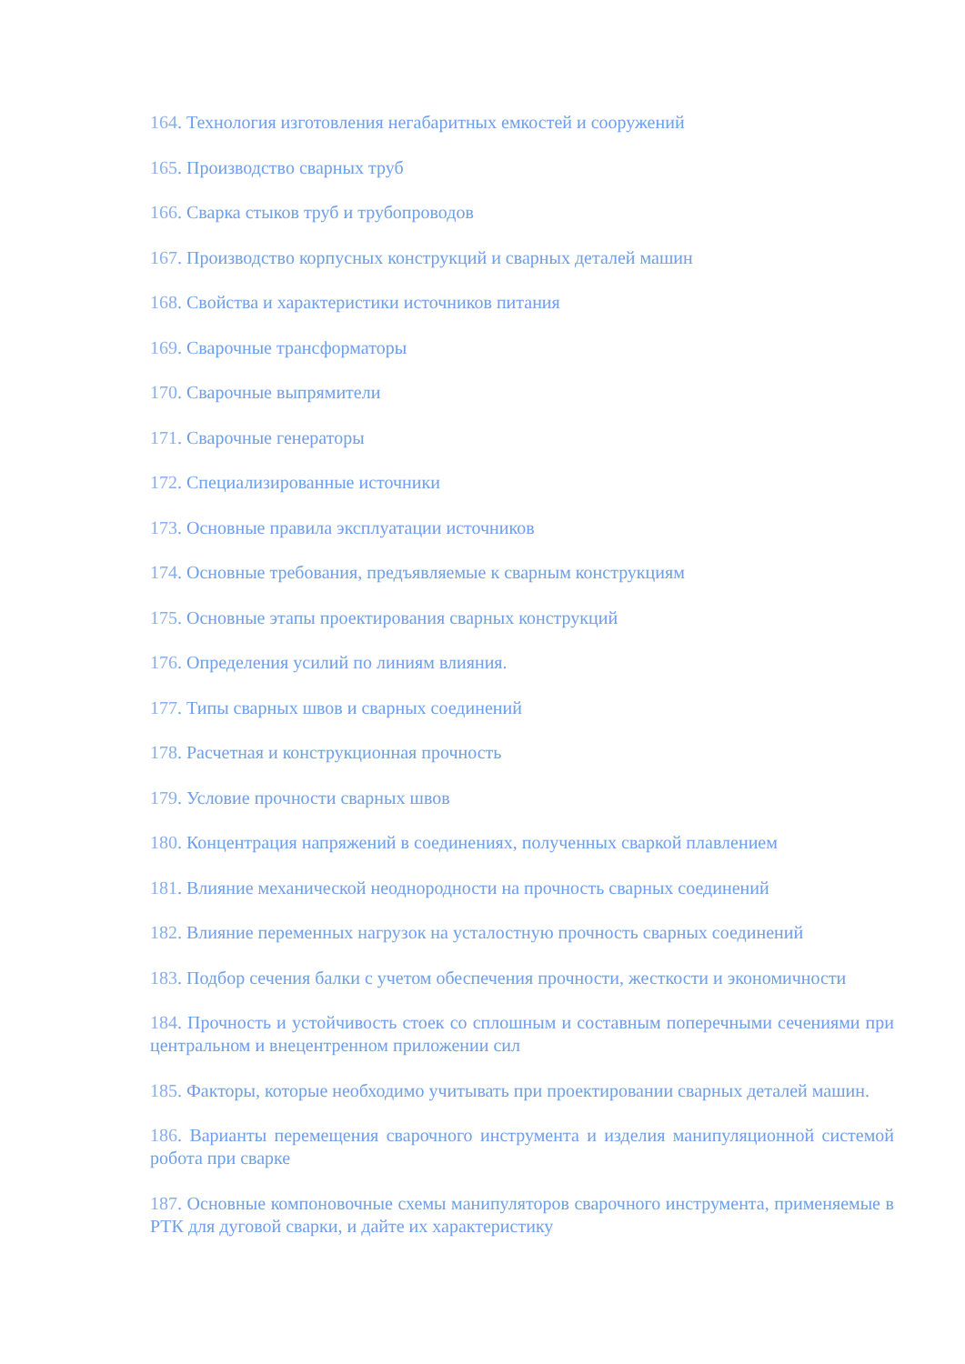164. Технология изготовления негабаритных емкостей и сооружений
165. Производство сварных труб
166. Сварка стыков труб и трубопроводов
167. Производство корпусных конструкций и сварных деталей машин
168. Свойства и характеристики источников питания
169. Сварочные трансформаторы
170. Сварочные выпрямители
171. Сварочные генераторы
172. Специализированные источники
173. Основные правила эксплуатации источников
174. Основные требования, предъявляемые к сварным конструкциям
175. Основные этапы проектирования сварных конструкций
176. Определения усилий по линиям влияния.
177. Типы сварных швов и сварных соединений
178. Расчетная и конструкционная прочность
179. Условие прочности сварных швов
180. Концентрация напряжений в соединениях, полученных сваркой плавлением
181. Влияние механической неоднородности на прочность сварных соединений
182. Влияние переменных нагрузок на усталостную прочность сварных соединений
183. Подбор сечения балки с учетом обеспечения прочности, жесткости и экономичности
184. Прочность и устойчивость стоек со сплошным и составным поперечными сечениями при центральном и внецентренном приложении сил
185. Факторы, которые необходимо учитывать при проектировании сварных деталей машин.
186. Варианты перемещения сварочного инструмента и изделия манипуляционной системой робота при сварке
187. Основные компоновочные схемы манипуляторов сварочного инструмента, применяемые в РТК для дуговой сварки, и дайте их характеристику